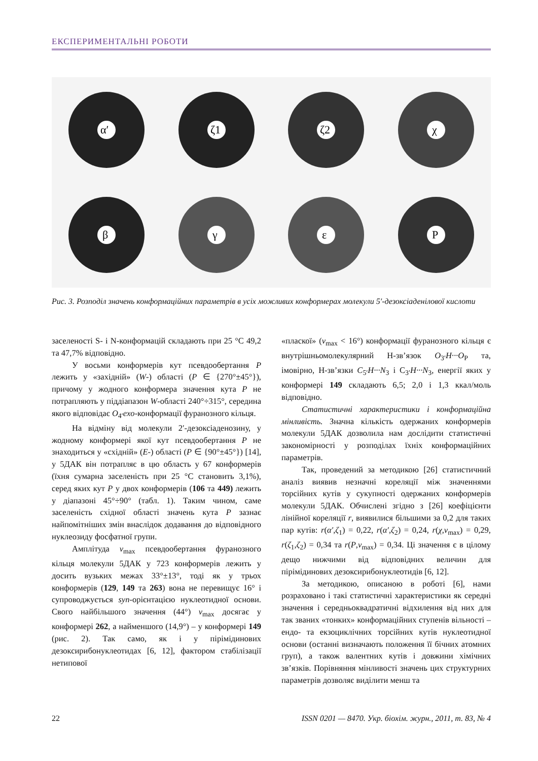ЕКСПЕРИМЕНТАЛЬНІ РОБОТИ
α′
ζ1
ζ2
χ
β
γ
ε
P
Рис. 3. Розподіл значень конформаційних параметрів в усіх можливих конформерах молекули 5′-дезоксіаденілової кислоти
заселеності S- і N-конформацій складають при 25 °С 49,2 та 47,7% відповідно.
У восьми конформерів кут псевдообертання P лежить у «західній» (W-) області (P ∈ {270°±45°}), причому у жодного конформера значення кута P не потрапляють у піддіапазон W-області 240°÷315°, середина якого відповідає O<sub>4′</sub>exo-конформації фуранозного кільця.
На відміну від молекули 2′-дезоксіаденозину, у жодному конформері якої кут псевдообертання P не знаходиться у «східній» (E-) області (P ∈ {90°±45°}) [14], у 5ДАК він потрапляє в цю область у 67 конформерів (їхня сумарна заселеність при 25 °С становить 3,1%), серед яких кут P у двох конформерів (106 та 449) лежить у діапазоні 45°÷90° (табл. 1). Таким чином, саме заселеність східної області значень кута P зазнає найпомітніших змін внаслідок додавання до відповідного нуклеозиду фосфатної групи.
Амплітуда ν<sub>max</sub> псевдообертання фуранозного кільця молекули 5ДАК у 723 конформерів лежить у досить вузьких межах 33°±13°, тоді як у трьох конформерів (129, 149 та 263) вона не перевищує 16° і супроводжується syn-орієнтацією нуклеотидної основи. Свого найбільшого значення (44°) ν<sub>max</sub> досягає у конформері 262, а найменшого (14,9°) – у конформері 149 (рис. 2). Так само, як і у пірімідинових дезоксирибонуклеотидах [6, 12], фактором стабілізації нетипової
«плаcкої» (ν<sub>max</sub> < 16°) конформації фуранозного кільця є внутрішньомолекулярний Н-зв’язок O<sub>3′</sub>H···O<sub>P</sub> та, імовірно, Н-зв’язки C<sub>5′</sub>H···N<sub>3</sub> і C<sub>3′</sub>H···N<sub>3</sub>, енергії яких у конформері 149 складають 6,5; 2,0 і 1,3 ккал/моль відповідно.
Статистичні характеристики і конформаційна мінливість. Значна кількість одержаних конформерів молекули 5ДАК дозволила нам дослідити статистичні закономірності у розподілах їхніх конформаційних параметрів.
Так, проведений за методикою [26] статистичний аналіз виявив незначні кореляції між значеннями торсійних кутів у сукупності одержаних конформерів молекули 5ДАК. Обчислені згідно з [26] коефіцієнти лінійної кореляції r, виявилися більшими за 0,2 для таких пар кутів: r(α′,ζ<sub>1</sub>) = 0,22, r(α′,ζ<sub>2</sub>) = 0,24, r(χ,ν<sub>max</sub>) = 0,29, r(ζ<sub>1</sub>,ζ<sub>2</sub>) = 0,34 та r(P,ν<sub>max</sub>) = 0,34. Ці значення є в цілому дещо нижчими від відповідних величин для пірімідинових дезоксирибонуклеотидів [6, 12].
За методикою, описаною в роботі [6], нами розраховано і такі статистичні характеристики як середні значення і середньоквадратичні відхилення від них для так званих «тонких» конформаційних ступенів вільності – ендо- та екзоциклічних торсійних кутів нуклеотидної основи (останні визначають положення її бічних атомних груп), а також валентних кутів і довжини хімічних зв’язків. Порівняння мінливості значень цих структурних параметрів дозволяє виділити менш та
22 ISSN 0201 — 8470. Укр. біохім. журн., 2011, т. 83, № 4